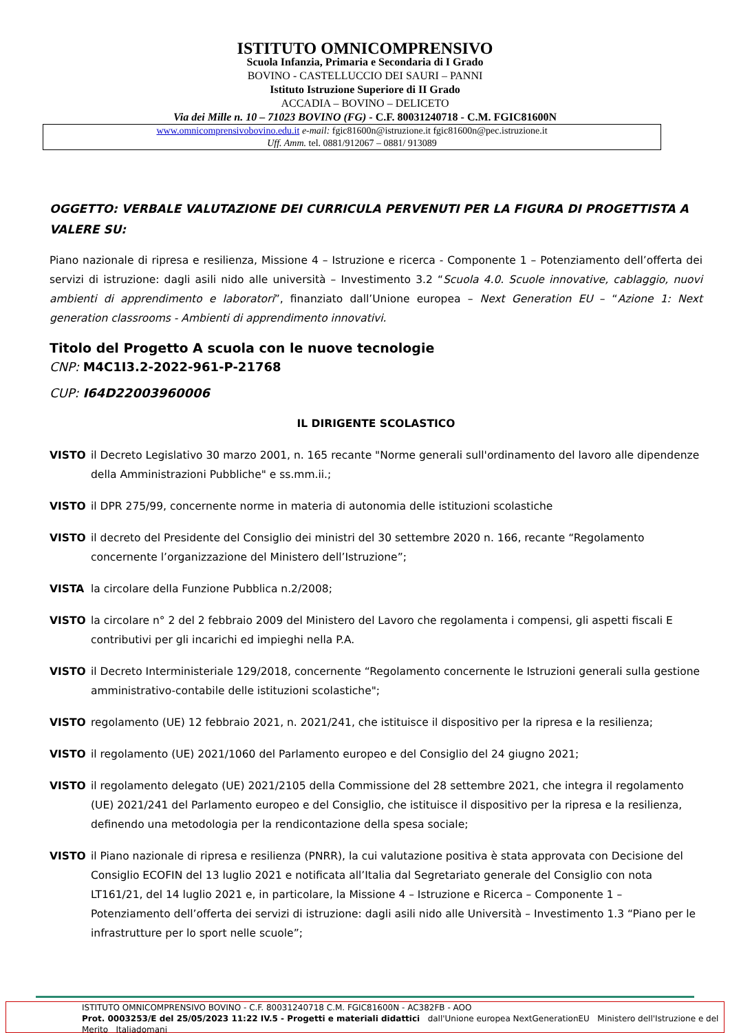ISTITUTO OMNICOMPRENSIVO
Scuola Infanzia, Primaria e Secondaria di I Grado
BOVINO - CASTELLUCCIO DEI SAURI – PANNI
Istituto Istruzione Superiore di II Grado
ACCADIA – BOVINO – DELICETO
Via dei Mille n. 10 – 71023 BOVINO (FG) - C.F. 80031240718 - C.M. FGIC81600N
www.omnicomprensivobovino.edu.it e-mail: fgic81600n@istruzione.it fgic81600n@pec.istruzione.it
Uff. Amm. tel. 0881/912067 – 0881/ 913089
OGGETTO: VERBALE VALUTAZIONE DEI CURRICULA PERVENUTI PER LA FIGURA DI PROGETTISTA A VALERE SU:
Piano nazionale di ripresa e resilienza, Missione 4 – Istruzione e ricerca - Componente 1 – Potenziamento dell’offerta dei servizi di istruzione: dagli asili nido alle università – Investimento 3.2 “Scuola 4.0. Scuole innovative, cablaggio, nuovi ambienti di apprendimento e laboratori”, finanziato dall’Unione europea – Next Generation EU – “Azione 1: Next generation classrooms - Ambienti di apprendimento innovativi.
Titolo del Progetto A scuola con le nuove tecnologie
CNP: M4C1I3.2-2022-961-P-21768
CUP: I64D22003960006
IL DIRIGENTE SCOLASTICO
VISTO il Decreto Legislativo 30 marzo 2001, n. 165 recante "Norme generali sull'ordinamento del lavoro alle dipendenze della Amministrazioni Pubbliche" e ss.mm.ii.;
VISTO il DPR 275/99, concernente norme in materia di autonomia delle istituzioni scolastiche
VISTO il decreto del Presidente del Consiglio dei ministri del 30 settembre 2020 n. 166, recante “Regolamento concernente l’organizzazione del Ministero dell’Istruzione”;
VISTA la circolare della Funzione Pubblica n.2/2008;
VISTO la circolare n° 2 del 2 febbraio 2009 del Ministero del Lavoro che regolamenta i compensi, gli aspetti fiscali E contributivi per gli incarichi ed impieghi nella P.A.
VISTO il Decreto Interministeriale 129/2018, concernente “Regolamento concernente le Istruzioni generali sulla gestione amministrativo-contabile delle istituzioni scolastiche";
VISTO regolamento (UE) 12 febbraio 2021, n. 2021/241, che istituisce il dispositivo per la ripresa e la resilienza;
VISTO il regolamento (UE) 2021/1060 del Parlamento europeo e del Consiglio del 24 giugno 2021;
VISTO il regolamento delegato (UE) 2021/2105 della Commissione del 28 settembre 2021, che integra il regolamento (UE) 2021/241 del Parlamento europeo e del Consiglio, che istituisce il dispositivo per la ripresa e la resilienza, definendo una metodologia per la rendicontazione della spesa sociale;
VISTO il Piano nazionale di ripresa e resilienza (PNRR), la cui valutazione positiva è stata approvata con Decisione del Consiglio ECOFIN del 13 luglio 2021 e notificata all’Italia dal Segretariato generale del Consiglio con nota LT161/21, del 14 luglio 2021 e, in particolare, la Missione 4 – Istruzione e Ricerca – Componente 1 – Potenziamento dell’offerta dei servizi di istruzione: dagli asili nido alle Università – Investimento 1.3 “Piano per le infrastrutture per lo sport nelle scuole”;
ISTITUTO OMNICOMPRENSIVO BOVINO - C.F. 80031240718 C.M. FGIC81600N - AC382FB - AOO
Prot. 0003253/E del 25/05/2023 11:22 IV.5 - Progetti e materiali didattici dall'Unione europea NextGenerationEU Ministero dell'Istruzione e del Merito Italiadomani